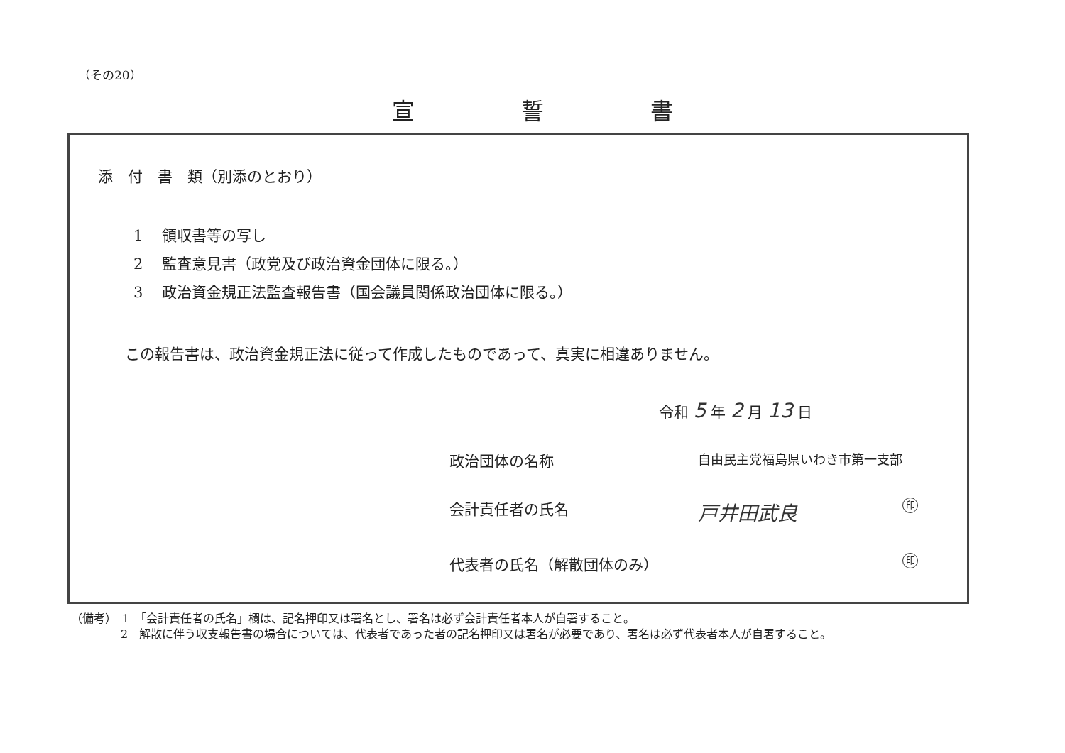（その20）
宣誓書
添　付　書　類（別添のとおり）
1 領収書等の写し
2 監査意見書（政党及び政治資金団体に限る。）
3 政治資金規正法監査報告書（国会議員関係政治団体に限る。）
この報告書は、政治資金規正法に従って作成したものであって、真実に相違ありません。
令和 5 年 2 月 13 日
政治団体の名称
自由民主党福島県いわき市第一支部
会計責任者の氏名
戸井田武良 印
代表者の氏名（解散団体のみ）
印
（備考）　1　「会計責任者の氏名」欄は、記名押印又は署名とし、署名は必ず会計責任者本人が自署すること。
2　解散に伴う収支報告書の場合については、代表者であった者の記名押印又は署名が必要であり、署名は必ず代表者本人が自署すること。